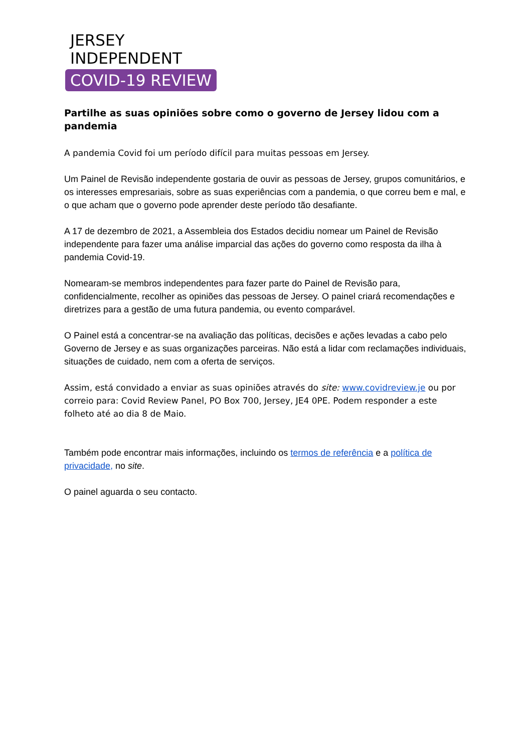JERSEY
INDEPENDENT
COVID-19 REVIEW
Partilhe as suas opiniões sobre como o governo de Jersey lidou com a pandemia
A pandemia Covid foi um período difícil para muitas pessoas em Jersey.
Um Painel de Revisão independente gostaria de ouvir as pessoas de Jersey, grupos comunitários, e os interesses empresariais, sobre as suas experiências com a pandemia, o que correu bem e mal, e o que acham que o governo pode aprender deste período tão desafiante.
A 17 de dezembro de 2021, a Assembleia dos Estados decidiu nomear um Painel de Revisão independente para fazer uma análise imparcial das ações do governo como resposta da ilha à pandemia Covid-19.
Nomearam-se membros independentes para fazer parte do Painel de Revisão para, confidencialmente, recolher as opiniões das pessoas de Jersey. O painel criará recomendações e diretrizes para a gestão de uma futura pandemia, ou evento comparável.
O Painel está a concentrar-se na avaliação das políticas, decisões e ações levadas a cabo pelo Governo de Jersey e as suas organizações parceiras. Não está a lidar com reclamações individuais, situações de cuidado, nem com a oferta de serviços.
Assim, está convidado a enviar as suas opiniões através do site: www.covidreview.je ou por correio para: Covid Review Panel, PO Box 700, Jersey, JE4 0PE. Podem responder a este folheto até ao dia 8 de Maio.
Também pode encontrar mais informações, incluindo os termos de referência e a política de privacidade, no site.
O painel aguarda o seu contacto.